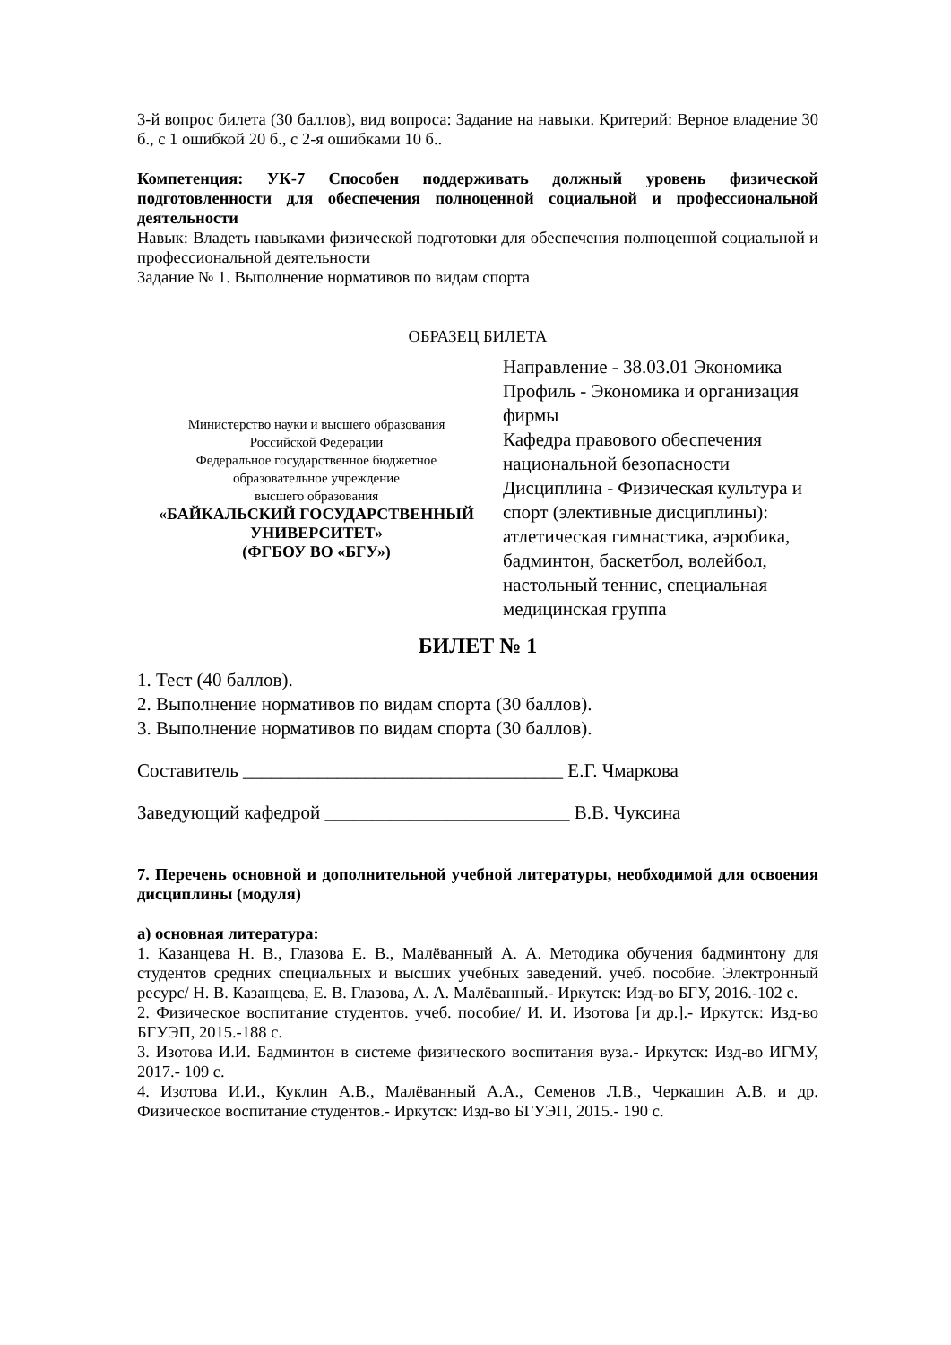3-й вопрос билета (30 баллов), вид вопроса: Задание на навыки. Критерий: Верное владение 30 б., с 1 ошибкой 20 б., с 2-я ошибками 10 б..
Компетенция: УК-7 Способен поддерживать должный уровень физической подготовленности для обеспечения полноценной социальной и профессиональной деятельности
Навык: Владеть навыками физической подготовки для обеспечения полноценной социальной и профессиональной деятельности
Задание № 1. Выполнение нормативов по видам спорта
ОБРАЗЕЦ БИЛЕТА
| Министерство науки и высшего образования Российской Федерации Федеральное государственное бюджетное образовательное учреждение высшего образования «БАЙКАЛЬСКИЙ ГОСУДАРСТВЕННЫЙ УНИВЕРСИТЕТ» (ФГБОУ ВО «БГУ») | Направление - 38.03.01 Экономика Профиль - Экономика и организация фирмы Кафедра правового обеспечения национальной безопасности Дисциплина - Физическая культура и спорт (элективные дисциплины): атлетическая гимнастика, аэробика, бадминтон, баскетбол, волейбол, настольный теннис, специальная медицинская группа |
БИЛЕТ № 1
1. Тест (40 баллов).
2. Выполнение нормативов по видам спорта (30 баллов).
3. Выполнение нормативов по видам спорта (30 баллов).
Составитель __________________________________ Е.Г. Чмаркова
Заведующий кафедрой __________________________ В.В. Чуксина
7. Перечень основной и дополнительной учебной литературы, необходимой для освоения дисциплины (модуля)
а) основная литература:
1. Казанцева Н. В., Глазова Е. В., Малёванный А. А. Методика обучения бадминтону для студентов средних специальных и высших учебных заведений. учеб. пособие. Электронный ресурс/ Н. В. Казанцева, Е. В. Глазова, А. А. Малёванный.- Иркутск: Изд-во БГУ, 2016.-102 с.
2. Физическое воспитание студентов. учеб. пособие/ И. И. Изотова [и др.].- Иркутск: Изд-во БГУЭП, 2015.-188 с.
3. Изотова И.И. Бадминтон в системе физического воспитания вуза.- Иркутск: Изд-во ИГМУ, 2017.- 109 с.
4. Изотова И.И., Куклин А.В., Малёванный А.А., Семенов Л.В., Черкашин А.В. и др. Физическое воспитание студентов.- Иркутск: Изд-во БГУЭП, 2015.- 190 с.